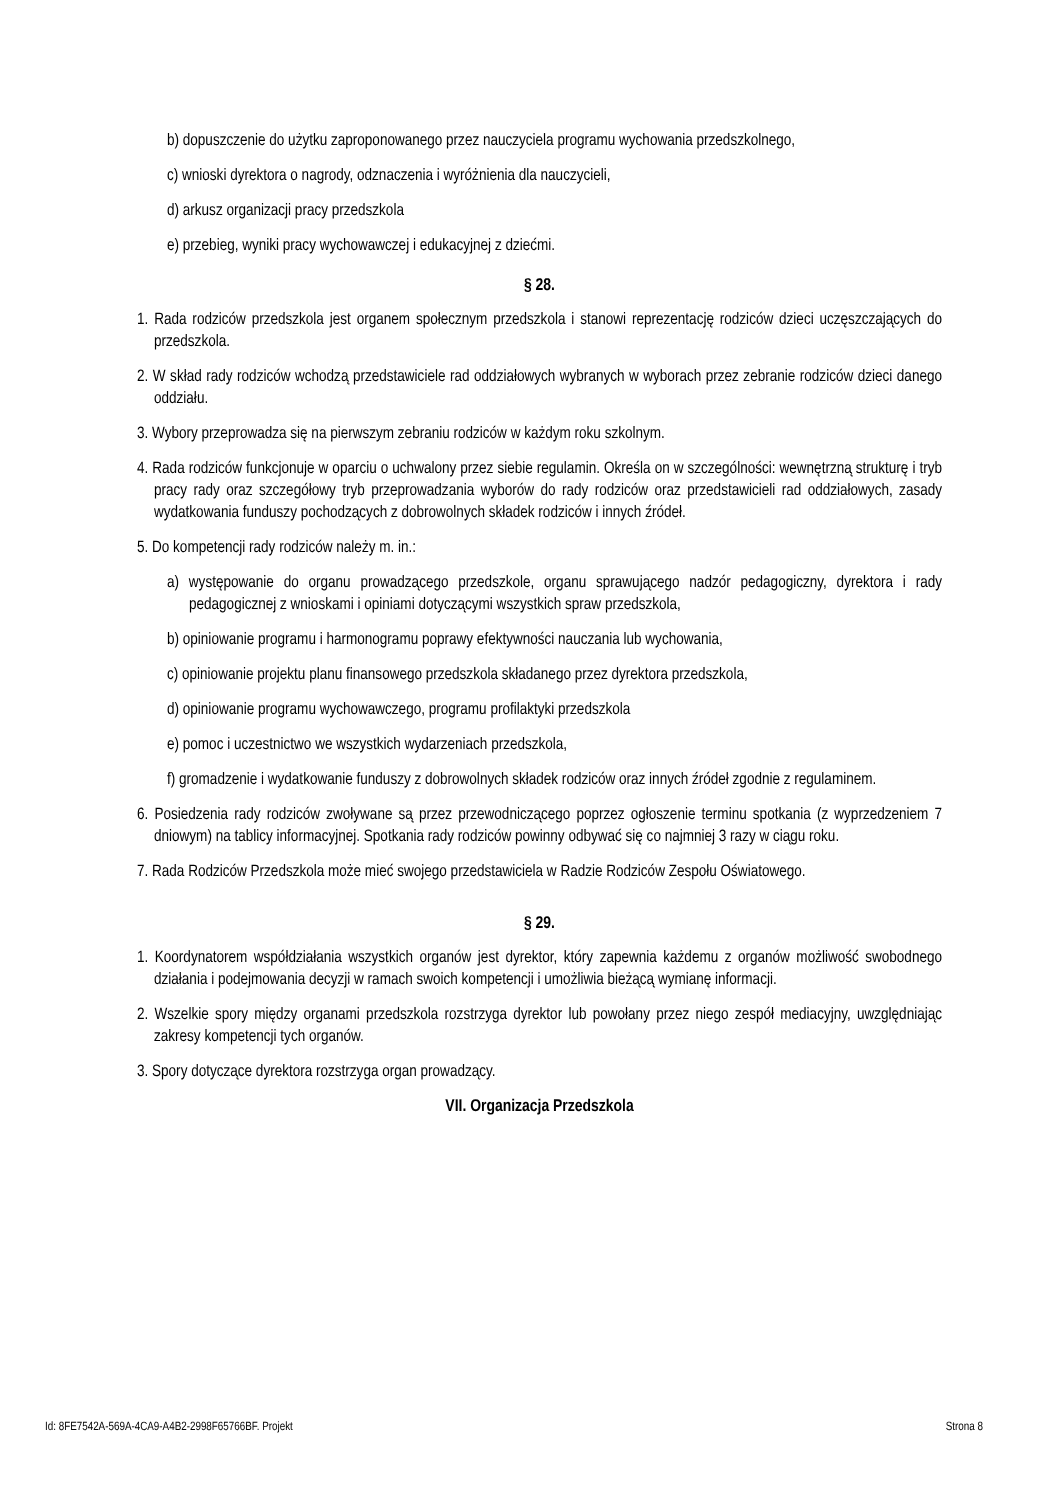b) dopuszczenie do użytku zaproponowanego przez nauczyciela programu wychowania przedszkolnego,
c) wnioski dyrektora o nagrody, odznaczenia i wyróżnienia dla nauczycieli,
d) arkusz organizacji pracy przedszkola
e) przebieg, wyniki pracy wychowawczej i edukacyjnej z dziećmi.
§ 28.
1. Rada rodziców przedszkola jest organem społecznym przedszkola i stanowi reprezentację rodziców dzieci uczęszczających do przedszkola.
2. W skład rady rodziców wchodzą przedstawiciele rad oddziałowych wybranych w wyborach przez zebranie rodziców dzieci danego oddziału.
3. Wybory przeprowadza się na pierwszym zebraniu rodziców w każdym roku szkolnym.
4. Rada rodziców funkcjonuje w oparciu o uchwalony przez siebie regulamin. Określa on w szczególności: wewnętrzną strukturę i tryb pracy rady oraz szczegółowy tryb przeprowadzania wyborów do rady rodziców oraz przedstawicieli rad oddziałowych, zasady wydatkowania funduszy pochodzących z dobrowolnych składek rodziców i innych źródeł.
5. Do kompetencji rady rodziców należy m. in.:
a) występowanie do organu prowadzącego przedszkole, organu sprawującego nadzór pedagogiczny, dyrektora i rady pedagogicznej z wnioskami i opiniami dotyczącymi wszystkich spraw przedszkola,
b) opiniowanie programu i harmonogramu poprawy efektywności nauczania lub wychowania,
c) opiniowanie projektu planu finansowego przedszkola składanego przez dyrektora przedszkola,
d) opiniowanie programu wychowawczego, programu profilaktyki przedszkola
e) pomoc i uczestnictwo we wszystkich wydarzeniach przedszkola,
f) gromadzenie i wydatkowanie funduszy z dobrowolnych składek rodziców oraz innych źródeł zgodnie z regulaminem.
6. Posiedzenia rady rodziców zwoływane są przez przewodniczącego poprzez ogłoszenie terminu spotkania (z wyprzedzeniem 7 dniowym) na tablicy informacyjnej. Spotkania rady rodziców powinny odbywać się co najmniej 3 razy w ciągu roku.
7. Rada Rodziców Przedszkola może mieć swojego przedstawiciela w Radzie Rodziców Zespołu Oświatowego.
§ 29.
1. Koordynatorem współdziałania wszystkich organów jest dyrektor, który zapewnia każdemu z organów możliwość swobodnego działania i podejmowania decyzji w ramach swoich kompetencji i umożliwia bieżącą wymianę informacji.
2. Wszelkie spory między organami przedszkola rozstrzyga dyrektor lub powołany przez niego zespół mediacyjny, uwzględniając zakresy kompetencji tych organów.
3. Spory dotyczące dyrektora rozstrzyga organ prowadzący.
VII. Organizacja Przedszkola
Id: 8FE7542A-569A-4CA9-A4B2-2998F65766BF. Projekt Strona 8